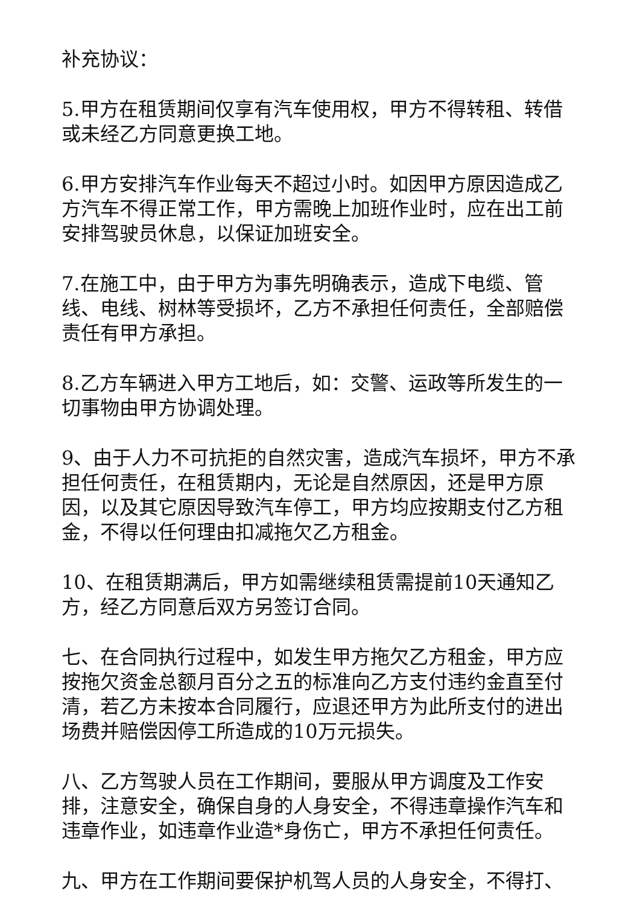补充协议：
5.甲方在租赁期间仅享有汽车使用权，甲方不得转租、转借或未经乙方同意更换工地。
6.甲方安排汽车作业每天不超过小时。如因甲方原因造成乙方汽车不得正常工作，甲方需晚上加班作业时，应在出工前安排驾驶员休息，以保证加班安全。
7.在施工中，由于甲方为事先明确表示，造成下电缆、管线、电线、树林等受损坏，乙方不承担任何责任，全部赔偿责任有甲方承担。
8.乙方车辆进入甲方工地后，如：交警、运政等所发生的一切事物由甲方协调处理。
9、由于人力不可抗拒的自然灾害，造成汽车损坏，甲方不承担任何责任，在租赁期内，无论是自然原因，还是甲方原因，以及其它原因导致汽车停工，甲方均应按期支付乙方租金，不得以任何理由扣减拖欠乙方租金。
10、在租赁期满后，甲方如需继续租赁需提前10天通知乙方，经乙方同意后双方另签订合同。
七、在合同执行过程中，如发生甲方拖欠乙方租金，甲方应按拖欠资金总额月百分之五的标准向乙方支付违约金直至付清，若乙方未按本合同履行，应退还甲方为此所支付的进出场费并赔偿因停工所造成的10万元损失。
八、乙方驾驶人员在工作期间，要服从甲方调度及工作安排，注意安全，确保自身的人身安全，不得违章操作汽车和违章作业，如违章作业造*身伤亡，甲方不承担任何责任。
九、甲方在工作期间要保护机驾人员的人身安全，不得打、